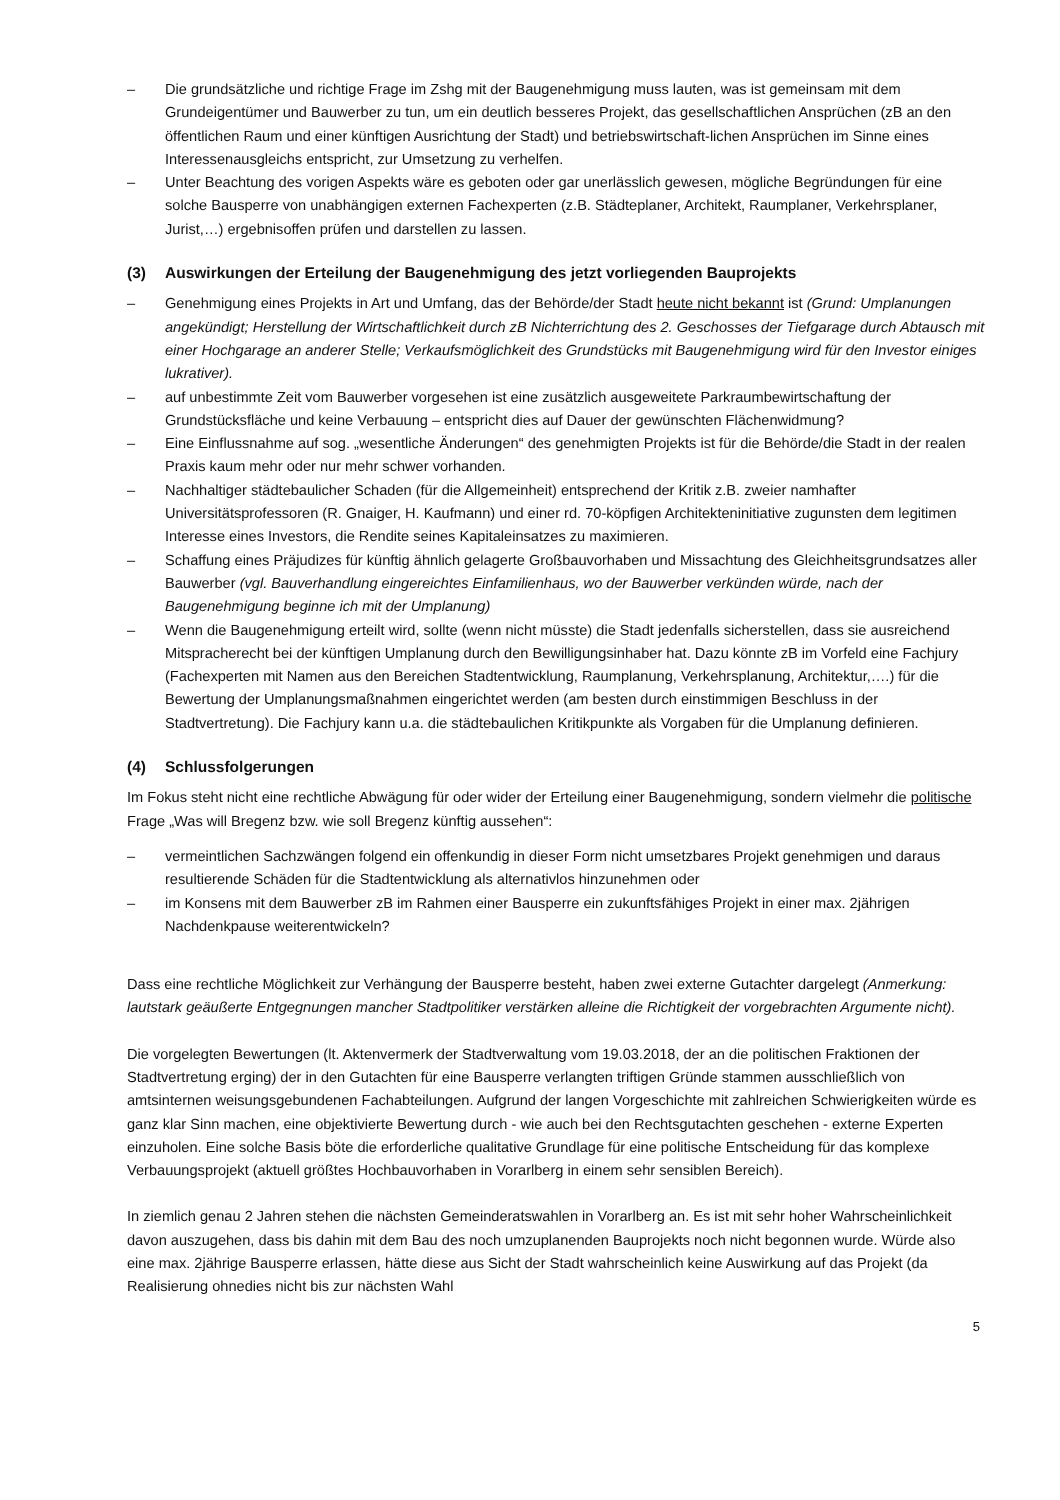– Die grundsätzliche und richtige Frage im Zshg mit der Baugenehmigung muss lauten, was ist gemeinsam mit dem Grundeigentümer und Bauwerber zu tun, um ein deutlich besseres Projekt, das gesellschaftlichen Ansprüchen (zB an den öffentlichen Raum und einer künftigen Ausrichtung der Stadt) und betriebswirtschaft-lichen Ansprüchen im Sinne eines Interessenausgleichs entspricht, zur Umsetzung zu verhelfen.
– Unter Beachtung des vorigen Aspekts wäre es geboten oder gar unerlässlich gewesen, mögliche Begründungen für eine solche Bausperre von unabhängigen externen Fachexperten (z.B. Städteplaner, Architekt, Raumplaner, Verkehrsplaner, Jurist,…) ergebnisoffen prüfen und darstellen zu lassen.
(3) Auswirkungen der Erteilung der Baugenehmigung des jetzt vorliegenden Bauprojekts
– Genehmigung eines Projekts in Art und Umfang, das der Behörde/der Stadt heute nicht bekannt ist (Grund: Umplanungen angekündigt; Herstellung der Wirtschaftlichkeit durch zB Nichterrichtung des 2. Geschosses der Tiefgarage durch Abtausch mit einer Hochgarage an anderer Stelle; Verkaufsmöglichkeit des Grundstücks mit Baugenehmigung wird für den Investor einiges lukrativer).
– auf unbestimmte Zeit vom Bauwerber vorgesehen ist eine zusätzlich ausgeweitete Parkraumbewirtschaftung der Grundstücksfläche und keine Verbauung – entspricht dies auf Dauer der gewünschten Flächenwidmung?
– Eine Einflussnahme auf sog. „wesentliche Änderungen“ des genehmigten Projekts ist für die Behörde/die Stadt in der realen Praxis kaum mehr oder nur mehr schwer vorhanden.
– Nachhaltiger städtebaulicher Schaden (für die Allgemeinheit) entsprechend der Kritik z.B. zweier namhafter Universitätsprofessoren (R. Gnaiger, H. Kaufmann) und einer rd. 70-köpfigen Architekteninitiative zugunsten dem legitimen Interesse eines Investors, die Rendite seines Kapitaleinsatzes zu maximieren.
– Schaffung eines Präjudizes für künftig ähnlich gelagerte Großbauvorhaben und Missachtung des Gleichheitsgrundsatzes aller Bauwerber (vgl. Bauverhandlung eingereichtes Einfamilienhaus, wo der Bauwerber verkünden würde, nach der Baugenehmigung beginne ich mit der Umplanung)
– Wenn die Baugenehmigung erteilt wird, sollte (wenn nicht müsste) die Stadt jedenfalls sicherstellen, dass sie ausreichend Mitspracherecht bei der künftigen Umplanung durch den Bewilligungsinhaber hat. Dazu könnte zB im Vorfeld eine Fachjury (Fachexperten mit Namen aus den Bereichen Stadtentwicklung, Raumplanung, Verkehrsplanung, Architektur,….) für die Bewertung der Umplanungsmaßnahmen eingerichtet werden (am besten durch einstimmigen Beschluss in der Stadtvertretung). Die Fachjury kann u.a. die städtebaulichen Kritikpunkte als Vorgaben für die Umplanung definieren.
(4) Schlussfolgerungen
Im Fokus steht nicht eine rechtliche Abwägung für oder wider der Erteilung einer Baugenehmigung, sondern vielmehr die politische Frage „Was will Bregenz bzw. wie soll Bregenz künftig aussehen“:
– vermeintlichen Sachzwängen folgend ein offenkundig in dieser Form nicht umsetzbares Projekt genehmigen und daraus resultierende Schäden für die Stadtentwicklung als alternativlos hinzunehmen oder
– im Konsens mit dem Bauwerber zB im Rahmen einer Bausperre ein zukunftsfähiges Projekt in einer max. 2jährigen Nachdenkpause weiterentwickeln?
Dass eine rechtliche Möglichkeit zur Verhängung der Bausperre besteht, haben zwei externe Gutachter dargelegt (Anmerkung: lautstark geäußerte Entgegnungen mancher Stadtpolitiker verstärken alleine die Richtigkeit der vorgebrachten Argumente nicht).
Die vorgelegten Bewertungen (lt. Aktenvermerk der Stadtverwaltung vom 19.03.2018, der an die politischen Fraktionen der Stadtvertretung erging) der in den Gutachten für eine Bausperre verlangten triftigen Gründe stammen ausschließlich von amtsinternen weisungsgebundenen Fachabteilungen. Aufgrund der langen Vorgeschichte mit zahlreichen Schwierigkeiten würde es ganz klar Sinn machen, eine objektivierte Bewertung durch - wie auch bei den Rechtsgutachten geschehen - externe Experten einzuholen. Eine solche Basis böte die erforderliche qualitative Grundlage für eine politische Entscheidung für das komplexe Verbauungsprojekt (aktuell größtes Hochbauvorhaben in Vorarlberg in einem sehr sensiblen Bereich).
In ziemlich genau 2 Jahren stehen die nächsten Gemeinderatswahlen in Vorarlberg an. Es ist mit sehr hoher Wahrscheinlichkeit davon auszugehen, dass bis dahin mit dem Bau des noch umzuplanenden Bauprojekts noch nicht begonnen wurde. Würde also eine max. 2jährige Bausperre erlassen, hätte diese aus Sicht der Stadt wahrscheinlich keine Auswirkung auf das Projekt (da Realisierung ohnedies nicht bis zur nächsten Wahl
5